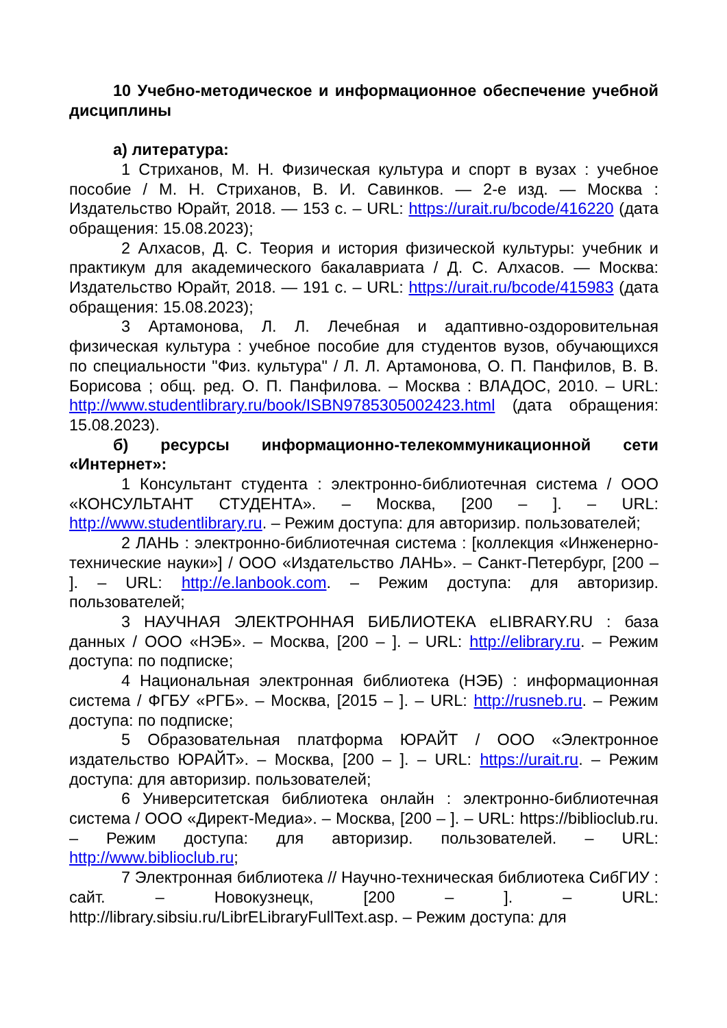10 Учебно-методическое и информационное обеспечение учебной дисциплины
а) литература:
1 Стриханов, М. Н. Физическая культура и спорт в вузах : учебное пособие / М. Н. Стриханов, В. И. Савинков. — 2-е изд. — Москва : Издательство Юрайт, 2018. — 153 с. – URL: https://urait.ru/bcode/416220 (дата обращения: 15.08.2023);
2 Алхасов, Д. С. Теория и история физической культуры: учебник и практикум для академического бакалавриата / Д. С. Алхасов. — Москва: Издательство Юрайт, 2018. — 191 с. – URL: https://urait.ru/bcode/415983 (дата обращения: 15.08.2023);
3 Артамонова, Л. Л. Лечебная и адаптивно-оздоровительная физическая культура : учебное пособие для студентов вузов, обучающихся по специальности "Физ. культура" / Л. Л. Артамонова, О. П. Панфилов, В. В. Борисова ; общ. ред. О. П. Панфилова. – Москва : ВЛАДОС, 2010. – URL: http://www.studentlibrary.ru/book/ISBN9785305002423.html (дата обращения: 15.08.2023).
б) ресурсы информационно-телекоммуникационной сети «Интернет»:
1 Консультант студента : электронно-библиотечная система / ООО «КОНСУЛЬТАНТ СТУДЕНТА». – Москва, [200 – ]. – URL: http://www.studentlibrary.ru. – Режим доступа: для авторизир. пользователей;
2 ЛАНЬ : электронно-библиотечная система : [коллекция «Инженерно-технические науки»] / ООО «Издательство ЛАНЬ». – Санкт-Петербург, [200 – ]. – URL: http://e.lanbook.com. – Режим доступа: для авторизир. пользователей;
3 НАУЧНАЯ ЭЛЕКТРОННАЯ БИБЛИОТЕКА eLIBRARY.RU : база данных / ООО «НЭБ». – Москва, [200 – ]. – URL: http://elibrary.ru. – Режим доступа: по подписке;
4 Национальная электронная библиотека (НЭБ) : информационная система / ФГБУ «РГБ». – Москва, [2015 – ]. – URL: http://rusneb.ru. – Режим доступа: по подписке;
5 Образовательная платформа ЮРАЙТ / ООО «Электронное издательство ЮРАЙТ». – Москва, [200 – ]. – URL: https://urait.ru. – Режим доступа: для авторизир. пользователей;
6 Университетская библиотека онлайн : электронно-библиотечная система / ООО «Директ-Медиа». – Москва, [200 – ]. – URL: https://biblioclub.ru. – Режим доступа: для авторизир. пользователей. – URL: http://www.biblioclub.ru;
7 Электронная библиотека // Научно-техническая библиотека СибГИУ : сайт. – Новокузнецк, [200 – ]. – URL: http://library.sibsiu.ru/LibrELibraryFullText.asp. – Режим доступа: для